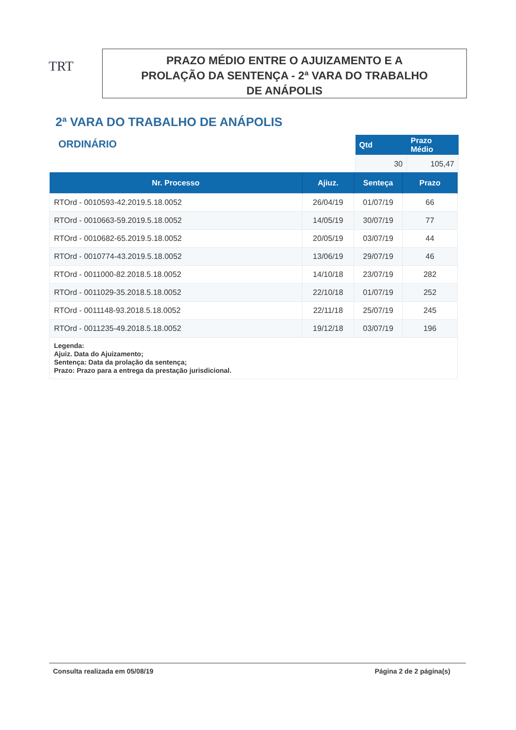TRT
PRAZO MÉDIO ENTRE O AJUIZAMENTO E A
PROLAÇÃO DA SENTENÇA - 2ª VARA DO TRABALHO
DE ANÁPOLIS
2ª VARA DO TRABALHO DE ANÁPOLIS
ORDINÁRIO
| Qtd | Prazo Médio |
| --- | --- |
| 30 | 105,47 |
| Nr. Processo | Ajiuz. | Senteça | Prazo |
| --- | --- | --- | --- |
| RTOrd - 0010593-42.2019.5.18.0052 | 26/04/19 | 01/07/19 | 66 |
| RTOrd - 0010663-59.2019.5.18.0052 | 14/05/19 | 30/07/19 | 77 |
| RTOrd - 0010682-65.2019.5.18.0052 | 20/05/19 | 03/07/19 | 44 |
| RTOrd - 0010774-43.2019.5.18.0052 | 13/06/19 | 29/07/19 | 46 |
| RTOrd - 0011000-82.2018.5.18.0052 | 14/10/18 | 23/07/19 | 282 |
| RTOrd - 0011029-35.2018.5.18.0052 | 22/10/18 | 01/07/19 | 252 |
| RTOrd - 0011148-93.2018.5.18.0052 | 22/11/18 | 25/07/19 | 245 |
| RTOrd - 0011235-49.2018.5.18.0052 | 19/12/18 | 03/07/19 | 196 |
| Legenda: Ajuiz. Data do Ajuizamento; Sentença: Data da prolação da sentença; Prazo: Prazo para a entrega da prestação jurisdicional. | | | |
Consulta realizada em 05/08/19 Página 2 de 2 página(s)